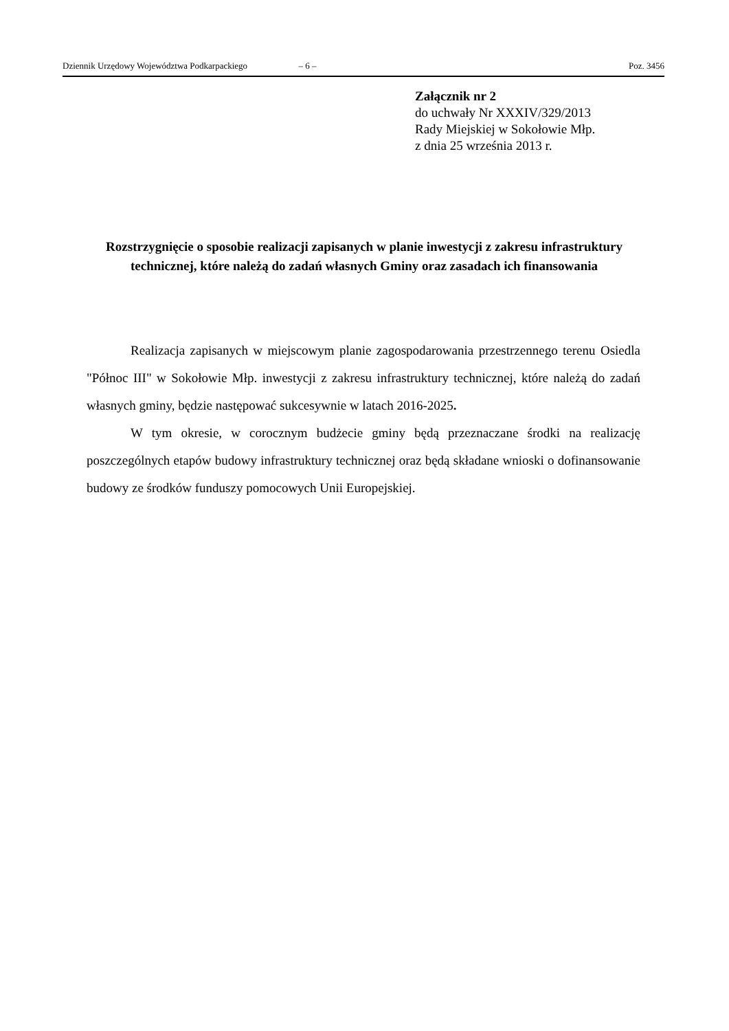Dziennik Urzędowy Województwa Podkarpackiego – 6 – Poz. 3456
Załącznik nr 2
do uchwały Nr XXXIV/329/2013
Rady Miejskiej w Sokołowie Młp.
z dnia 25 września 2013 r.
Rozstrzygnięcie o sposobie realizacji zapisanych w planie inwestycji z zakresu infrastruktury technicznej, które należą do zadań własnych Gminy oraz zasadach ich finansowania
Realizacja zapisanych w miejscowym planie zagospodarowania przestrzennego terenu Osiedla "Północ III" w Sokołowie Młp. inwestycji z zakresu infrastruktury technicznej, które należą do zadań własnych gminy, będzie następować sukcesywnie w latach 2016-2025.
W tym okresie, w corocznym budżecie gminy będą przeznaczane środki na realizację poszczególnych etapów budowy infrastruktury technicznej oraz będą składane wnioski o dofinansowanie budowy ze środków funduszy pomocowych Unii Europejskiej.